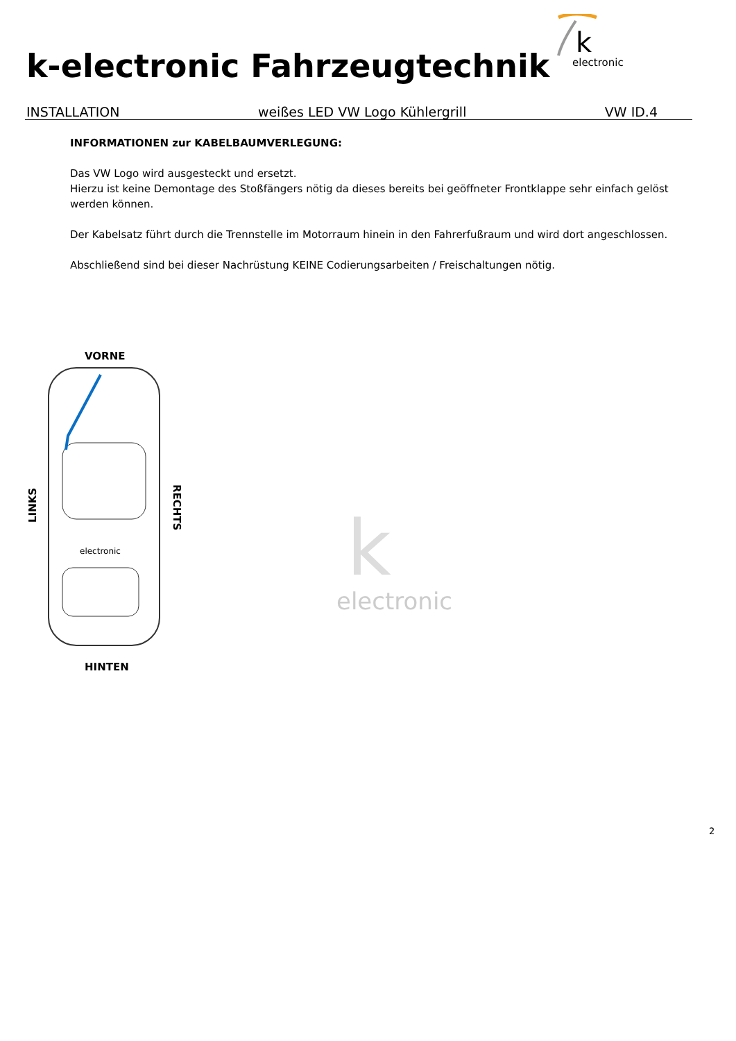k-electronic Fahrzeugtechnik
k
electronic
INSTALLATION weißes LED VW Logo Kühlergrill VW ID.4
INFORMATIONEN zur KABELBAUMVERLEGUNG:
Das VW Logo wird ausgesteckt und ersetzt.
Hierzu ist keine Demontage des Stoßfängers nötig da dieses bereits bei geöffneter Frontklappe sehr einfach gelöst werden können.
Der Kabelsatz führt durch die Trennstelle im Motorraum hinein in den Fahrerfußraum und wird dort angeschlossen.
Abschließend sind bei dieser Nachrüstung KEINE Codierungsarbeiten / Freischaltungen nötig.
VORNE
electronic
HINTEN
LINKS
RECHTS
electronic
k
2